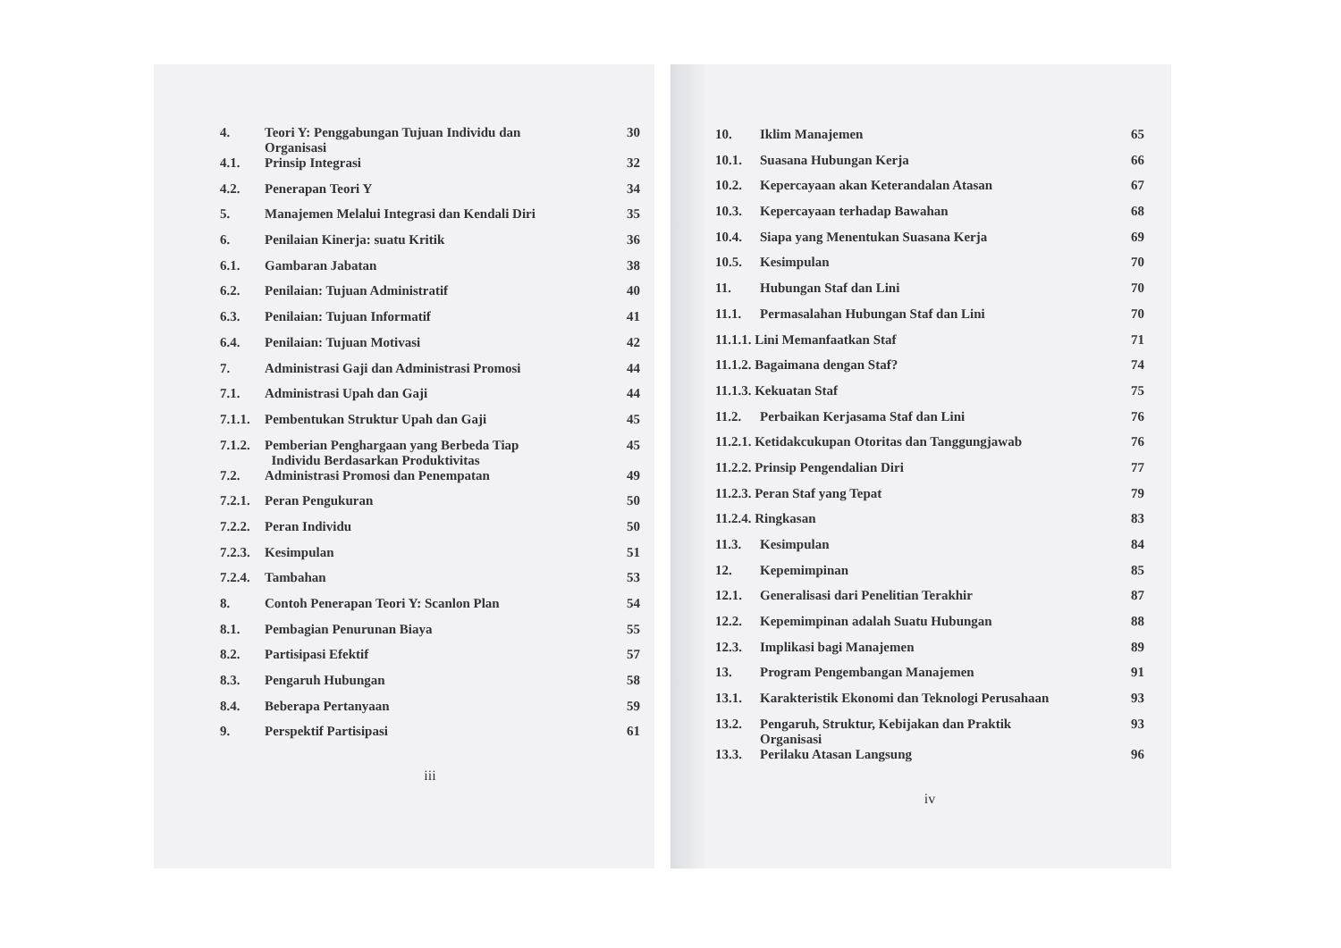| 4. | Teori Y: Penggabungan Tujuan Individu dan Organisasi | 30 |
| 4.1. | Prinsip Integrasi | 32 |
| 4.2. | Penerapan Teori Y | 34 |
| 5. | Manajemen Melalui Integrasi dan Kendali Diri | 35 |
| 6. | Penilaian Kinerja: suatu Kritik | 36 |
| 6.1. | Gambaran Jabatan | 38 |
| 6.2. | Penilaian: Tujuan Administratif | 40 |
| 6.3. | Penilaian: Tujuan Informatif | 41 |
| 6.4. | Penilaian: Tujuan Motivasi | 42 |
| 7. | Administrasi Gaji dan Administrasi Promosi | 44 |
| 7.1. | Administrasi Upah dan Gaji | 44 |
| 7.1.1. | Pembentukan Struktur Upah dan Gaji | 45 |
| 7.1.2. | Pemberian Penghargaan yang Berbeda Tiap Individu Berdasarkan Produktivitas | 45 |
| 7.2. | Administrasi Promosi dan Penempatan | 49 |
| 7.2.1. | Peran Pengukuran | 50 |
| 7.2.2. | Peran Individu | 50 |
| 7.2.3. | Kesimpulan | 51 |
| 7.2.4. | Tambahan | 53 |
| 8. | Contoh Penerapan Teori Y: Scanlon Plan | 54 |
| 8.1. | Pembagian Penurunan Biaya | 55 |
| 8.2. | Partisipasi Efektif | 57 |
| 8.3. | Pengaruh Hubungan | 58 |
| 8.4. | Beberapa Pertanyaan | 59 |
| 9. | Perspektif Partisipasi | 61 |
iii
| 10. | Iklim Manajemen | 65 |
| 10.1. | Suasana Hubungan Kerja | 66 |
| 10.2. | Kepercayaan akan Keterandalan Atasan | 67 |
| 10.3. | Kepercayaan terhadap Bawahan | 68 |
| 10.4. | Siapa yang Menentukan Suasana Kerja | 69 |
| 10.5. | Kesimpulan | 70 |
| 11. | Hubungan Staf dan Lini | 70 |
| 11.1. | Permasalahan Hubungan Staf dan Lini | 70 |
| 11.1.1. Lini Memanfaatkan Staf | | 71 |
| 11.1.2. Bagaimana dengan Staf? | | 74 |
| 11.1.3. Kekuatan Staf | | 75 |
| 11.2. | Perbaikan Kerjasama Staf dan Lini | 76 |
| 11.2.1. Ketidakcukupan Otoritas dan Tanggungjawab | | 76 |
| 11.2.2. Prinsip Pengendalian Diri | | 77 |
| 11.2.3. Peran Staf yang Tepat | | 79 |
| 11.2.4. Ringkasan | | 83 |
| 11.3. | Kesimpulan | 84 |
| 12. | Kepemimpinan | 85 |
| 12.1. | Generalisasi dari Penelitian Terakhir | 87 |
| 12.2. | Kepemimpinan adalah Suatu Hubungan | 88 |
| 12.3. | Implikasi bagi Manajemen | 89 |
| 13. | Program Pengembangan Manajemen | 91 |
| 13.1. | Karakteristik Ekonomi dan Teknologi Perusahaan | 93 |
| 13.2. | Pengaruh, Struktur, Kebijakan dan Praktik Organisasi | 93 |
| 13.3. | Perilaku Atasan Langsung | 96 |
iv